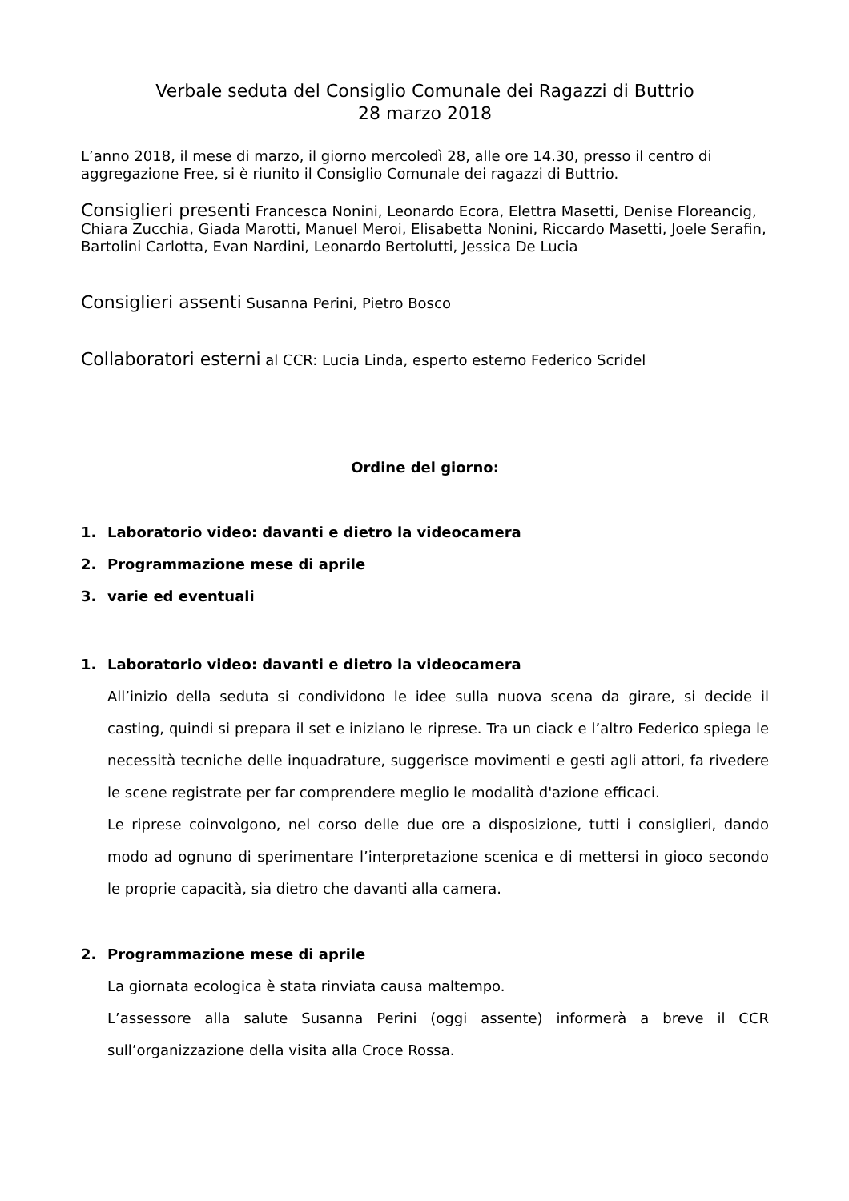Verbale seduta del Consiglio Comunale dei Ragazzi di Buttrio
28 marzo 2018
L’anno 2018, il mese di marzo, il giorno mercoledì 28, alle ore 14.30, presso il centro di aggregazione Free, si è riunito il Consiglio Comunale dei ragazzi di Buttrio.
Consiglieri presenti Francesca Nonini, Leonardo Ecora, Elettra Masetti, Denise Floreancig, Chiara Zucchia, Giada Marotti, Manuel Meroi, Elisabetta Nonini, Riccardo Masetti, Joele Serafin, Bartolini Carlotta, Evan Nardini, Leonardo Bertolutti, Jessica De Lucia
Consiglieri assenti Susanna Perini, Pietro Bosco
Collaboratori esterni al CCR: Lucia Linda, esperto esterno Federico Scridel
Ordine del giorno:
1. Laboratorio video: davanti e dietro la videocamera
2. Programmazione mese di aprile
3. varie ed eventuali
1. Laboratorio video: davanti e dietro la videocamera
All’inizio della seduta si condividono le idee sulla nuova scena da girare, si decide il casting, quindi si prepara il set e iniziano le riprese. Tra un ciack e l’altro Federico spiega le necessità tecniche delle inquadrature, suggerisce movimenti e gesti agli attori, fa rivedere le scene registrate per far comprendere meglio le modalità d'azione efficaci.
Le riprese coinvolgono, nel corso delle due ore a disposizione, tutti i consiglieri, dando modo ad ognuno di sperimentare l’interpretazione scenica e di mettersi in gioco secondo le proprie capacità, sia dietro che davanti alla camera.
2. Programmazione mese di aprile
La giornata ecologica è stata rinviata causa maltempo.
L’assessore alla salute Susanna Perini (oggi assente) informerà a breve il CCR sull’organizzazione della visita alla Croce Rossa.